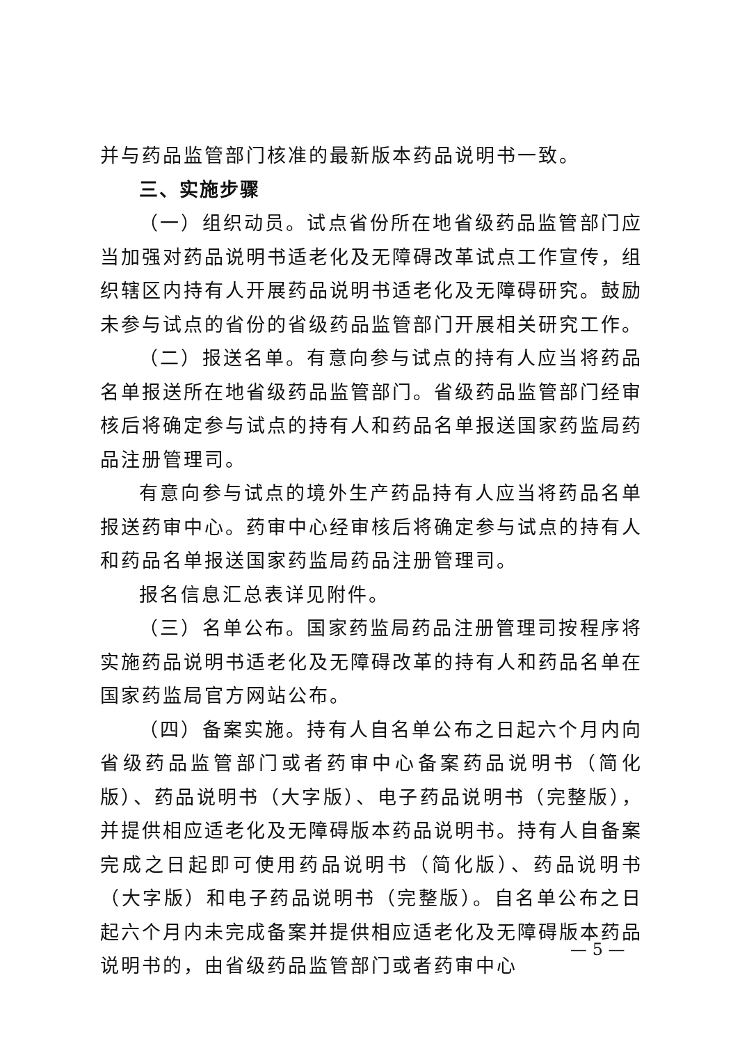并与药品监管部门核准的最新版本药品说明书一致。
三、实施步骤
（一）组织动员。试点省份所在地省级药品监管部门应当加强对药品说明书适老化及无障碍改革试点工作宣传，组织辖区内持有人开展药品说明书适老化及无障碍研究。鼓励未参与试点的省份的省级药品监管部门开展相关研究工作。
（二）报送名单。有意向参与试点的持有人应当将药品名单报送所在地省级药品监管部门。省级药品监管部门经审核后将确定参与试点的持有人和药品名单报送国家药监局药品注册管理司。
有意向参与试点的境外生产药品持有人应当将药品名单报送药审中心。药审中心经审核后将确定参与试点的持有人和药品名单报送国家药监局药品注册管理司。
报名信息汇总表详见附件。
（三）名单公布。国家药监局药品注册管理司按程序将实施药品说明书适老化及无障碍改革的持有人和药品名单在国家药监局官方网站公布。
（四）备案实施。持有人自名单公布之日起六个月内向省级药品监管部门或者药审中心备案药品说明书（简化版）、药品说明书（大字版）、电子药品说明书（完整版），并提供相应适老化及无障碍版本药品说明书。持有人自备案完成之日起即可使用药品说明书（简化版）、药品说明书（大字版）和电子药品说明书（完整版）。自名单公布之日起六个月内未完成备案并提供相应适老化及无障碍版本药品说明书的，由省级药品监管部门或者药审中心
— 5 —